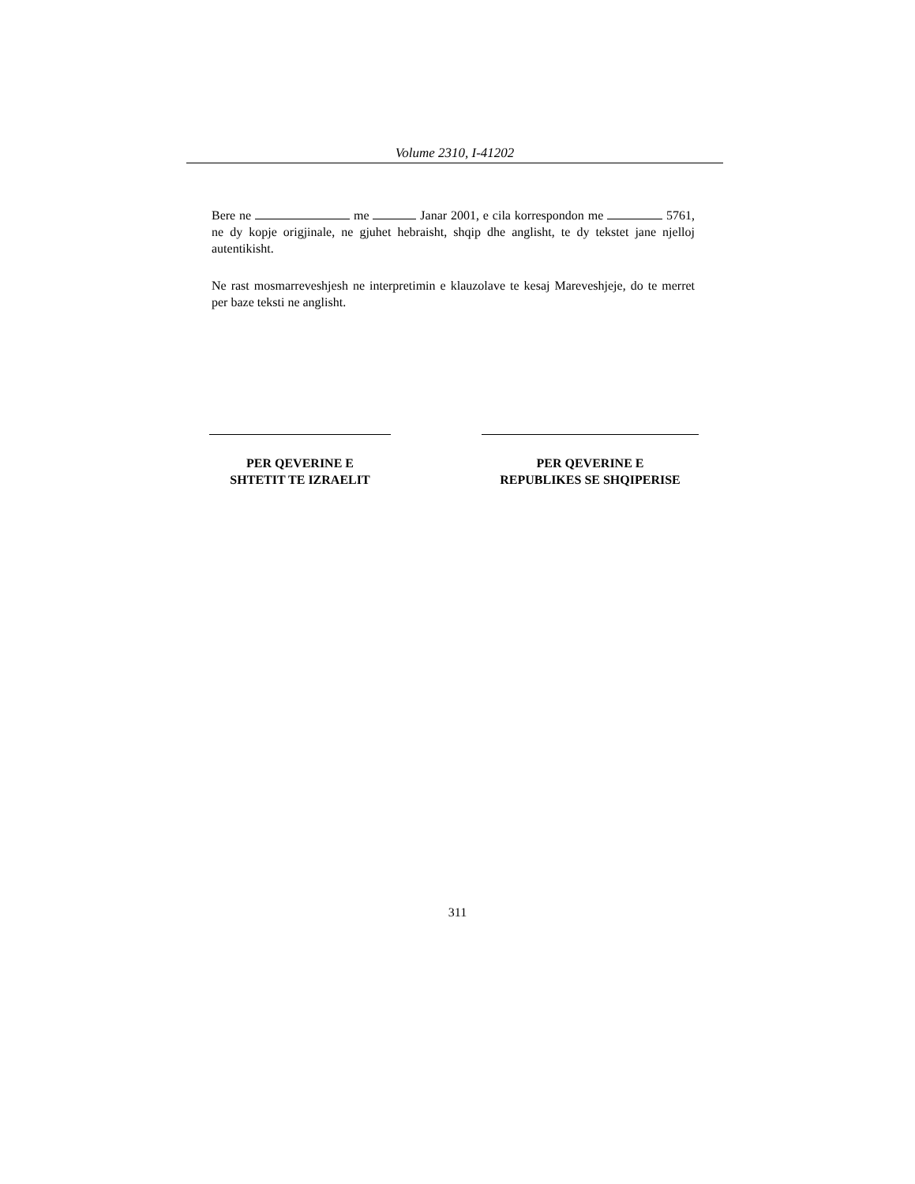Volume 2310, I-41202
Bere ne me Janar 2001, e cila korrespondon me 5761, ne dy kopje origjinale, ne gjuhet hebraisht, shqip dhe anglisht, te dy tekstet jane njelloj autentikisht.
Ne rast mosmarreveshjesh ne interpretimin e klauzolave te kesaj Mareveshjeje, do te merret per baze teksti ne anglisht.
PER QEVERINE E
SHTETIT TE IZRAELIT
PER QEVERINE E
REPUBLIKES SE SHQIPERISE
311